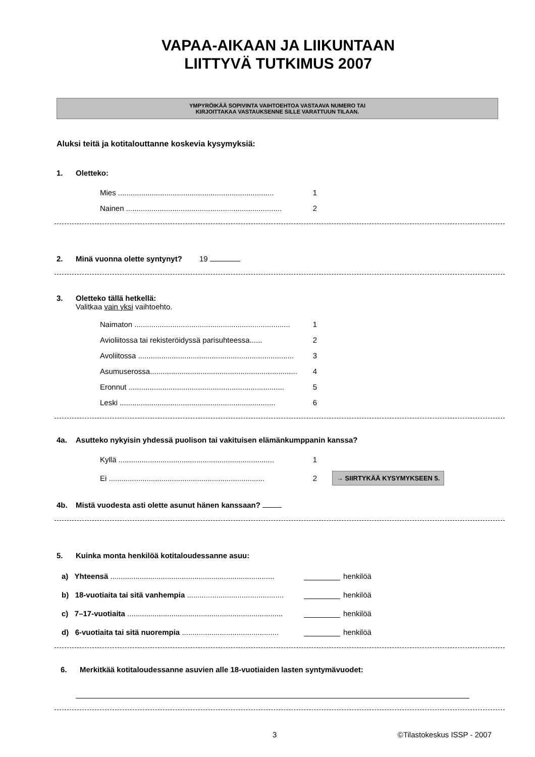VAPAA-AIKAAN JA LIIKUNTAAN
LIITTYVÄ TUTKIMUS 2007
YMPYRÖIKÄÄ SOPIVINTA VAIHTOEHTOA VASTAAVA NUMERO TAI
KIRJOITTAKAA VASTAUKSENNE SILLE VARATTUUN TILAAN.
Aluksi teitä ja kotitalouttanne koskevia kysymyksiä:
1. Oletteko:
Mies .......................................................................... 1
Nainen .......................................................................... 2
2. Minä vuonna olette syntynyt? 19
3. Oletteko tällä hetkellä:
Valitkaa vain yksi vaihtoehto.
Naimaton .......................................................................... 1
Avioliitossa tai rekisteröidyssä parisuhteessa...... 2
Avoliitossa .......................................................................... 3
Asumuserossa.......................................................................... 4
Eronnut .......................................................................... 5
Leski .......................................................................... 6
4a. Asutteko nykyisin yhdessä puolison tai vakituisen elämänkumppanin kanssa?
Kyllä .......................................................................... 1
Ei .......................................................................... 2
→ SIIRTYKÄÄ KYSYMYKSEEN 5.
4b. Mistä vuodesta asti olette asunut hänen kanssaan?
5. Kuinka monta henkilöä kotitaloudessanne asuu:
a) Yhteensä ..............................................................................
henkilöä
b) 18-vuotiaita tai sitä vanhempia ..............................................
henkilöä
c) 7–17-vuotiaita ..........................................................................
henkilöä
d) 6-vuotiaita tai sitä nuorempia ..............................................
henkilöä
6. Merkitkää kotitaloudessanne asuvien alle 18-vuotiaiden lasten syntymävuodet:
3 ©Tilastokeskus ISSP - 2007